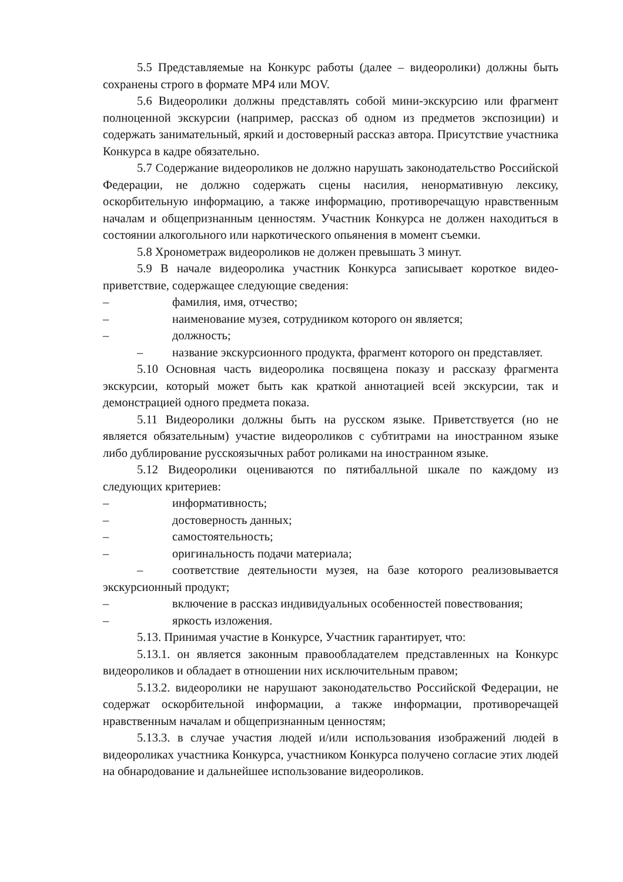5.5 Представляемые на Конкурс работы (далее – видеоролики) должны быть сохранены строго в формате MP4 или MOV.
5.6 Видеоролики должны представлять собой мини-экскурсию или фрагмент полноценной экскурсии (например, рассказ об одном из предметов экспозиции) и содержать занимательный, яркий и достоверный рассказ автора. Присутствие участника Конкурса в кадре обязательно.
5.7 Содержание видеороликов не должно нарушать законодательство Российской Федерации, не должно содержать сцены насилия, ненормативную лексику, оскорбительную информацию, а также информацию, противоречащую нравственным началам и общепризнанным ценностям. Участник Конкурса не должен находиться в состоянии алкогольного или наркотического опьянения в момент съемки.
5.8 Хронометраж видеороликов не должен превышать 3 минут.
5.9 В начале видеоролика участник Конкурса записывает короткое видео-приветствие, содержащее следующие сведения:
– фамилия, имя, отчество;
– наименование музея, сотрудником которого он является;
– должность;
– название экскурсионного продукта, фрагмент которого он представляет.
5.10 Основная часть видеоролика посвящена показу и рассказу фрагмента экскурсии, который может быть как краткой аннотацией всей экскурсии, так и демонстрацией одного предмета показа.
5.11 Видеоролики должны быть на русском языке. Приветствуется (но не является обязательным) участие видеороликов с субтитрами на иностранном языке либо дублирование русскоязычных работ роликами на иностранном языке.
5.12 Видеоролики оцениваются по пятибалльной шкале по каждому из следующих критериев:
– информативность;
– достоверность данных;
– самостоятельность;
– оригинальность подачи материала;
– соответствие деятельности музея, на базе которого реализовывается экскурсионный продукт;
– включение в рассказ индивидуальных особенностей повествования;
– яркость изложения.
5.13. Принимая участие в Конкурсе, Участник гарантирует, что:
5.13.1. он является законным правообладателем представленных на Конкурс видеороликов и обладает в отношении них исключительным правом;
5.13.2. видеоролики не нарушают законодательство Российской Федерации, не содержат оскорбительной информации, а также информации, противоречащей нравственным началам и общепризнанным ценностям;
5.13.3. в случае участия людей и/или использования изображений людей в видеороликах участника Конкурса, участником Конкурса получено согласие этих людей на обнародование и дальнейшее использование видеороликов.